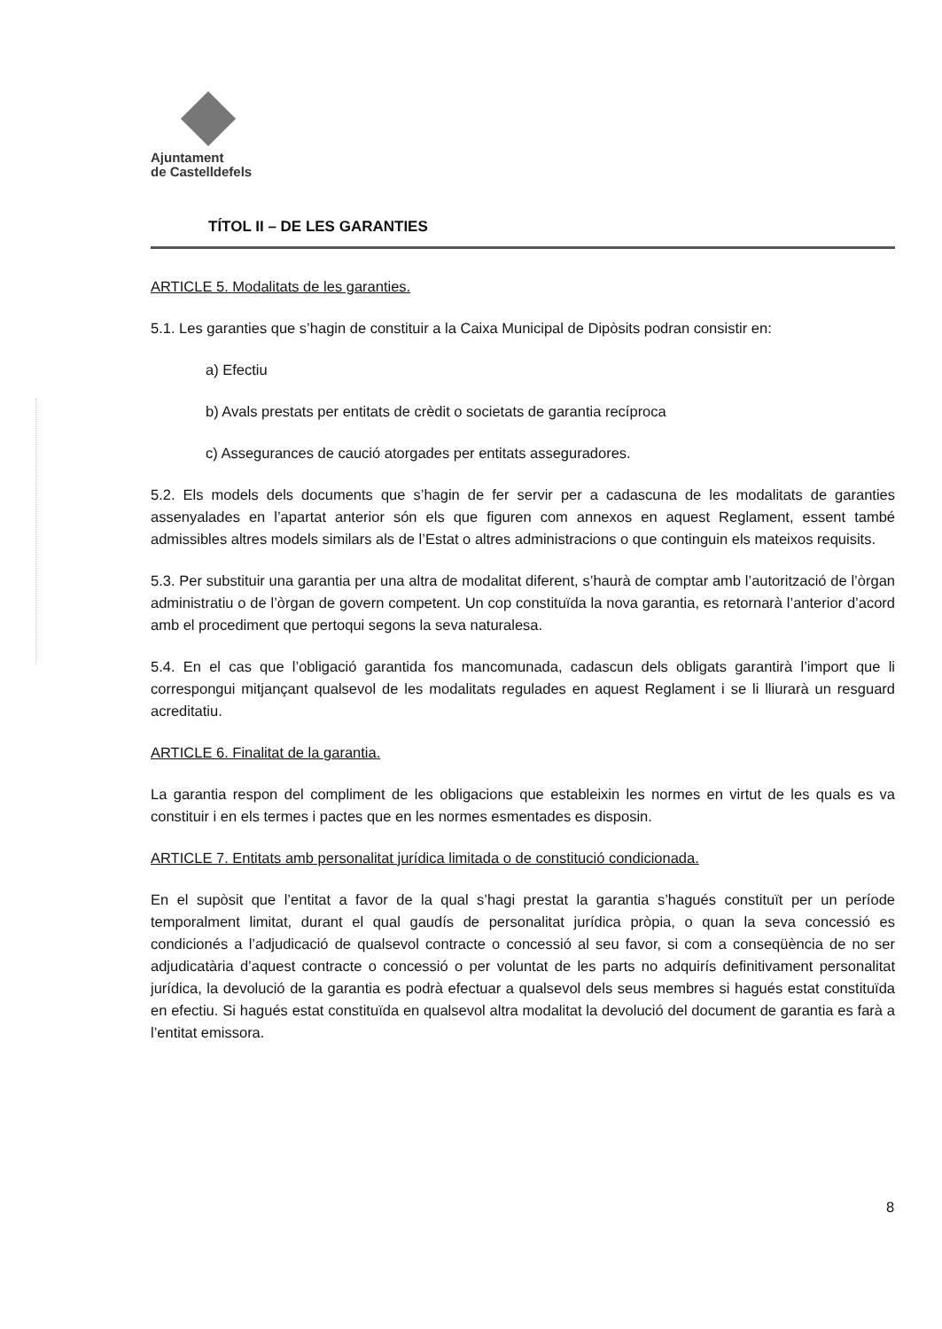Ajuntament
de Castelldefels
TÍTOL II – DE LES GARANTIES
ARTICLE 5. Modalitats de les garanties.
5.1. Les garanties que s’hagin de constituir a la Caixa Municipal de Dipòsits podran consistir en:
a) Efectiu
b) Avals prestats per entitats de crèdit o societats de garantia recíproca
c) Assegurances de caució atorgades per entitats asseguradores.
5.2. Els models dels documents que s’hagin de fer servir per a cadascuna de les modalitats de garanties assenyalades en l’apartat anterior són els que figuren com annexos en aquest Reglament, essent també admissibles altres models similars als de l’Estat o altres administracions o que continguin els mateixos requisits.
5.3. Per substituir una garantia per una altra de modalitat diferent, s’haurà de comptar amb l’autorització de l’òrgan administratiu o de l’òrgan de govern competent. Un cop constituïda la nova garantia, es retornarà l’anterior d’acord amb el procediment que pertoqui segons la seva naturalesa.
5.4. En el cas que l’obligació garantida fos mancomunada, cadascun dels obligats garantirà l’import que li correspongui mitjançant qualsevol de les modalitats regulades en aquest Reglament i se li lliurarà un resguard acreditatiu.
ARTICLE 6. Finalitat de la garantia.
La garantia respon del compliment de les obligacions que estableixin les normes en virtut de les quals es va constituir i en els termes i pactes que en les normes esmentades es disposin.
ARTICLE 7. Entitats amb personalitat jurídica limitada o de constitució condicionada.
En el supòsit que l’entitat a favor de la qual s’hagi prestat la garantia s’hagués constituït per un període temporalment limitat, durant el qual gaudís de personalitat jurídica pròpia, o quan la seva concessió es condicionés a l’adjudicació de qualsevol contracte o concessió al seu favor, si com a conseqüència de no ser adjudicatària d’aquest contracte o concessió o per voluntat de les parts no adquirís definitivament personalitat jurídica, la devolució de la garantia es podrà efectuar a qualsevol dels seus membres si hagués estat constituïda en efectiu. Si hagués estat constituïda en qualsevol altra modalitat la devolució del document de garantia es farà a l’entitat emissora.
8